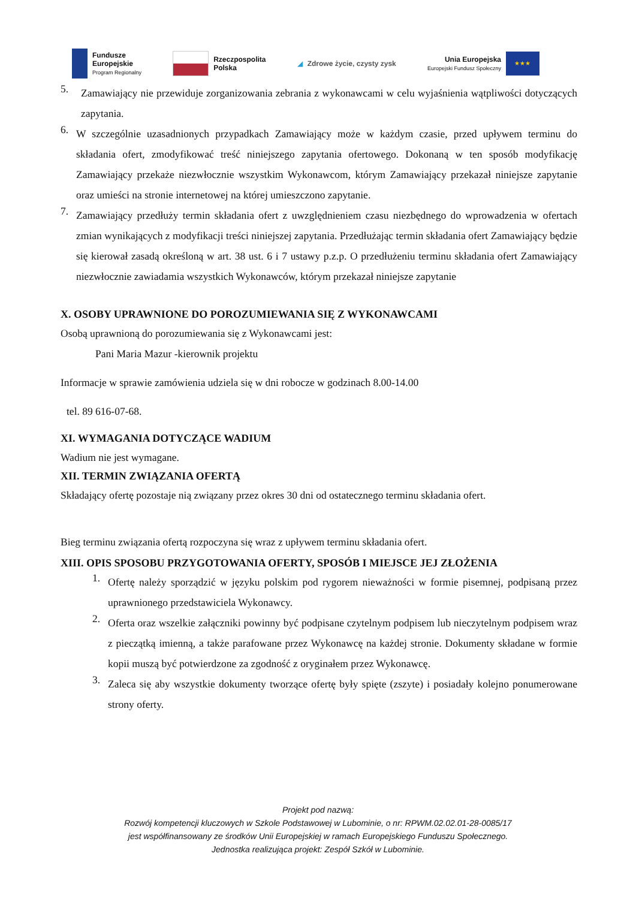Fundusze
Europejskie
Program Regionalny
Rzeczpospolita
Polska
◢ Zdrowe życie, czysty zysk
Unia Europejska
Europejski Fundusz Społeczny
★★★
5. Zamawiający nie przewiduje zorganizowania zebrania z wykonawcami w celu wyjaśnienia wątpliwości dotyczących zapytania.
6. W szczególnie uzasadnionych przypadkach Zamawiający może w każdym czasie, przed upływem terminu do składania ofert, zmodyfikować treść niniejszego zapytania ofertowego. Dokonaną w ten sposób modyfikację Zamawiający przekaże niezwłocznie wszystkim Wykonawcom, którym Zamawiający przekazał niniejsze zapytanie oraz umieści na stronie internetowej na której umieszczono zapytanie.
7. Zamawiający przedłuży termin składania ofert z uwzględnieniem czasu niezbędnego do wprowadzenia w ofertach zmian wynikających z modyfikacji treści niniejszej zapytania. Przedłużając termin składania ofert Zamawiający będzie się kierował zasadą określoną w art. 38 ust. 6 i 7 ustawy p.z.p. O przedłużeniu terminu składania ofert Zamawiający niezwłocznie zawiadamia wszystkich Wykonawców, którym przekazał niniejsze zapytanie
X. OSOBY UPRAWNIONE DO POROZUMIEWANIA SIĘ Z WYKONAWCAMI
Osobą uprawnioną do porozumiewania się z Wykonawcami jest:
Pani Maria Mazur -kierownik projektu
Informacje w sprawie zamówienia udziela się w dni robocze w godzinach 8.00-14.00
tel. 89 616-07-68.
XI. WYMAGANIA DOTYCZĄCE WADIUM
Wadium nie jest wymagane.
XII. TERMIN ZWIĄZANIA OFERTĄ
Składający ofertę pozostaje nią związany przez okres 30 dni od ostatecznego terminu składania ofert.
Bieg terminu związania ofertą rozpoczyna się wraz z upływem terminu składania ofert.
XIII. OPIS SPOSOBU PRZYGOTOWANIA OFERTY, SPOSÓB I MIEJSCE JEJ ZŁOŻENIA
1. Ofertę należy sporządzić w języku polskim pod rygorem nieważności w formie pisemnej, podpisaną przez uprawnionego przedstawiciela Wykonawcy.
2. Oferta oraz wszelkie załączniki powinny być podpisane czytelnym podpisem lub nieczytelnym podpisem wraz z pieczątką imienną, a także parafowane przez Wykonawcę na każdej stronie. Dokumenty składane w formie kopii muszą być potwierdzone za zgodność z oryginałem przez Wykonawcę.
3. Zaleca się aby wszystkie dokumenty tworzące ofertę były spięte (zszyte) i posiadały kolejno ponumerowane strony oferty.
Projekt pod nazwą:
Rozwój kompetencji kluczowych w Szkole Podstawowej w Lubominie, o nr: RPWM.02.02.01-28-0085/17
jest współfinansowany ze środków Unii Europejskiej w ramach Europejskiego Funduszu Społecznego.
Jednostka realizująca projekt: Zespół Szkół w Lubominie.